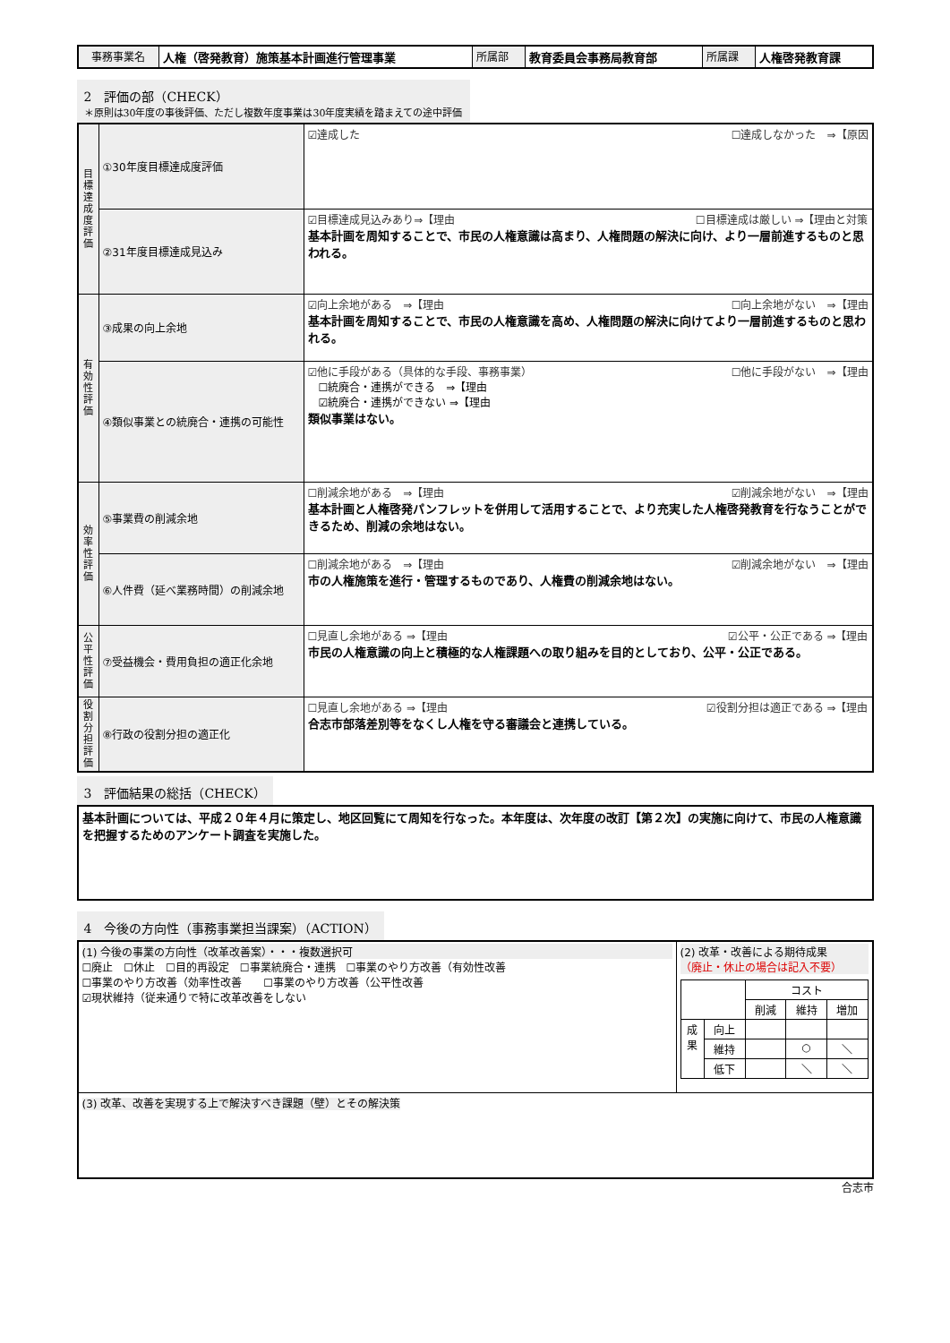| 事務事業名 | 人権（啓発教育）施策基本計画進行管理事業 | 所属部 | 教育委員会事務局教育部 | 所属課 | 人権啓発教育課 |
2　評価の部（CHECK）
＊原則は30年度の事後評価、ただし複数年度事業は30年度実績を踏まえての途中評価
| 目 標 達 成 度 評 価 | ①30年度目標達成度評価 | ☑達成した ☐達成しなかった ⇒【原因 |
| | ②31年度目標達成見込み | ☑目標達成見込みあり⇒【理由 ☐目標達成は厳しい ⇒【理由と対策 基本計画を周知することで、市民の人権意識は高まり、人権問題の解決に向け、より一層前進するものと思われる。 |
| 有 効 性 評 価 | ③成果の向上余地 | ☑向上余地がある ⇒【理由 ☐向上余地がない ⇒【理由 基本計画を周知することで、市民の人権意識を高め、人権問題の解決に向けてより一層前進するものと思われる。 |
| | ④類似事業との統廃合・連携の可能性 | ☑他に手段がある（具体的な手段、事務事業） ☐他に手段がない ⇒【理由 ☐統廃合・連携ができる ⇒【理由 ☑統廃合・連携ができない ⇒【理由 類似事業はない。 |
| 効 率 性 評 価 | ⑤事業費の削減余地 | ☐削減余地がある ⇒【理由 ☑削減余地がない ⇒【理由 基本計画と人権啓発パンフレットを併用して活用することで、より充実した人権啓発教育を行なうことができるため、削減の余地はない。 |
| | ⑥人件費（延べ業務時間）の削減余地 | ☐削減余地がある ⇒【理由 ☑削減余地がない ⇒【理由 市の人権施策を進行・管理するものであり、人権費の削減余地はない。 |
| 公 平 性 評 価 | ⑦受益機会・費用負担の適正化余地 | ☐見直し余地がある ⇒【理由 ☑公平・公正である ⇒【理由 市民の人権意識の向上と積極的な人権課題への取り組みを目的としており、公平・公正である。 |
| 役 割 分 担 評 価 | ⑧行政の役割分担の適正化 | ☐見直し余地がある ⇒【理由 ☑役割分担は適正である ⇒【理由 合志市部落差別等をなくし人権を守る審議会と連携している。 |
3　評価結果の総括（CHECK）
| 基本計画については、平成２０年４月に策定し、地区回覧にて周知を行なった。本年度は、次年度の改訂【第２次】の実施に向けて、市民の人権意識を把握するためのアンケート調査を実施した。 |
4　今後の方向性（事務事業担当課案）（ACTION）
| (1) 今後の事業の方向性（改革改善案）・・・複数選択可 ☐廃止 ☐休止 ☐目的再設定 ☐事業統廃合・連携 ☐事業のやり方改善（有効性改善 ☐事業のやり方改善（効率性改善 ☐事業のやり方改善（公平性改善 ☑現状維持（従来通りで特に改革改善をしない | (2) 改革・改善による期待成果 （廃止・休止の場合は記入不要） / / / コスト / / / / / / 削減 / 維持 / 増加 / / 成 果 / 向上 / / / / / / 維持 / / ○ / ＼ / / / 低下 / / ＼ / ＼ / |
| (3) 改革、改善を実現する上で解決すべき課題（壁）とその解決策 | |
合志市